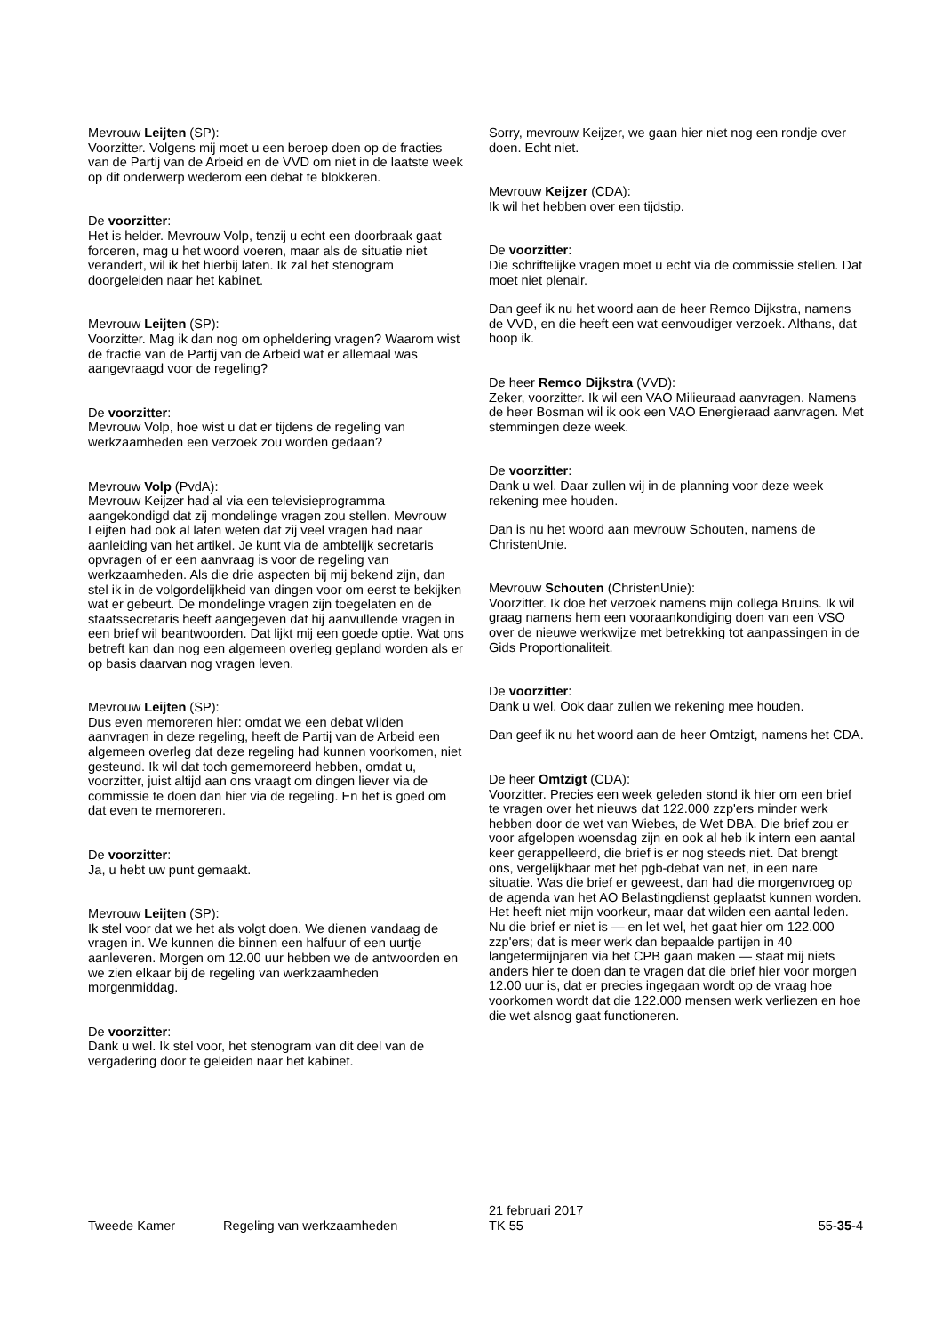Mevrouw Leijten (SP):
Voorzitter. Volgens mij moet u een beroep doen op de fracties van de Partij van de Arbeid en de VVD om niet in de laatste week op dit onderwerp wederom een debat te blokkeren.
De voorzitter:
Het is helder. Mevrouw Volp, tenzij u echt een doorbraak gaat forceren, mag u het woord voeren, maar als de situatie niet verandert, wil ik het hierbij laten. Ik zal het stenogram doorgeleiden naar het kabinet.
Mevrouw Leijten (SP):
Voorzitter. Mag ik dan nog om opheldering vragen? Waarom wist de fractie van de Partij van de Arbeid wat er allemaal was aangevraagd voor de regeling?
De voorzitter:
Mevrouw Volp, hoe wist u dat er tijdens de regeling van werkzaamheden een verzoek zou worden gedaan?
Mevrouw Volp (PvdA):
Mevrouw Keijzer had al via een televisieprogramma aangekondigd dat zij mondelinge vragen zou stellen. Mevrouw Leijten had ook al laten weten dat zij veel vragen had naar aanleiding van het artikel. Je kunt via de ambtelijk secretaris opvragen of er een aanvraag is voor de regeling van werkzaamheden. Als die drie aspecten bij mij bekend zijn, dan stel ik in de volgordelijkheid van dingen voor om eerst te bekijken wat er gebeurt. De mondelinge vragen zijn toegelaten en de staatssecretaris heeft aangegeven dat hij aanvullende vragen in een brief wil beantwoorden. Dat lijkt mij een goede optie. Wat ons betreft kan dan nog een algemeen overleg gepland worden als er op basis daarvan nog vragen leven.
Mevrouw Leijten (SP):
Dus even memoreren hier: omdat we een debat wilden aanvragen in deze regeling, heeft de Partij van de Arbeid een algemeen overleg dat deze regeling had kunnen voorkomen, niet gesteund. Ik wil dat toch gememoreerd hebben, omdat u, voorzitter, juist altijd aan ons vraagt om dingen liever via de commissie te doen dan hier via de regeling. En het is goed om dat even te memoreren.
De voorzitter:
Ja, u hebt uw punt gemaakt.
Mevrouw Leijten (SP):
Ik stel voor dat we het als volgt doen. We dienen vandaag de vragen in. We kunnen die binnen een halfuur of een uurtje aanleveren. Morgen om 12.00 uur hebben we de antwoorden en we zien elkaar bij de regeling van werkzaamheden morgenmiddag.
De voorzitter:
Dank u wel. Ik stel voor, het stenogram van dit deel van de vergadering door te geleiden naar het kabinet.
Sorry, mevrouw Keijzer, we gaan hier niet nog een rondje over doen. Echt niet.
Mevrouw Keijzer (CDA):
Ik wil het hebben over een tijdstip.
De voorzitter:
Die schriftelijke vragen moet u echt via de commissie stellen. Dat moet niet plenair.
Dan geef ik nu het woord aan de heer Remco Dijkstra, namens de VVD, en die heeft een wat eenvoudiger verzoek. Althans, dat hoop ik.
De heer Remco Dijkstra (VVD):
Zeker, voorzitter. Ik wil een VAO Milieuraad aanvragen. Namens de heer Bosman wil ik ook een VAO Energieraad aanvragen. Met stemmingen deze week.
De voorzitter:
Dank u wel. Daar zullen wij in de planning voor deze week rekening mee houden.
Dan is nu het woord aan mevrouw Schouten, namens de ChristenUnie.
Mevrouw Schouten (ChristenUnie):
Voorzitter. Ik doe het verzoek namens mijn collega Bruins. Ik wil graag namens hem een vooraankondiging doen van een VSO over de nieuwe werkwijze met betrekking tot aanpassingen in de Gids Proportionaliteit.
De voorzitter:
Dank u wel. Ook daar zullen we rekening mee houden.
Dan geef ik nu het woord aan de heer Omtzigt, namens het CDA.
De heer Omtzigt (CDA):
Voorzitter. Precies een week geleden stond ik hier om een brief te vragen over het nieuws dat 122.000 zzp'ers minder werk hebben door de wet van Wiebes, de Wet DBA. Die brief zou er voor afgelopen woensdag zijn en ook al heb ik intern een aantal keer gerappelleerd, die brief is er nog steeds niet. Dat brengt ons, vergelijkbaar met het pgb-debat van net, in een nare situatie. Was die brief er geweest, dan had die morgenvroeg op de agenda van het AO Belastingdienst geplaatst kunnen worden. Het heeft niet mijn voorkeur, maar dat wilden een aantal leden. Nu die brief er niet is — en let wel, het gaat hier om 122.000 zzp'ers; dat is meer werk dan bepaalde partijen in 40 langetermijnjaren via het CPB gaan maken — staat mij niets anders hier te doen dan te vragen dat die brief hier voor morgen 12.00 uur is, dat er precies ingegaan wordt op de vraag hoe voorkomen wordt dat die 122.000 mensen werk verliezen en hoe die wet alsnog gaat functioneren.
Tweede Kamer
Regeling van werkzaamheden
21 februari 2017
TK 55
55-35-4